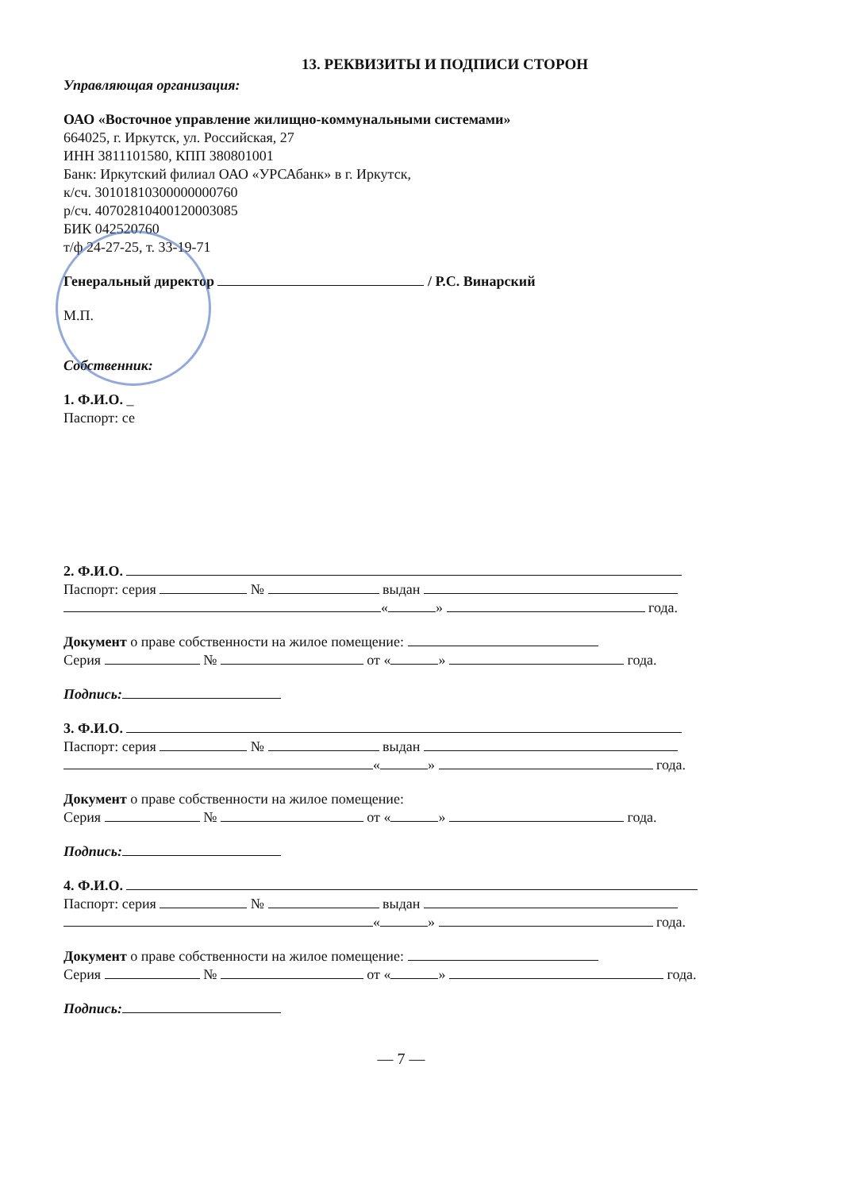13. РЕКВИЗИТЫ И ПОДПИСИ СТОРОН
Управляющая организация:
ОАО «Восточное управление жилищно-коммунальными системами»
664025, г. Иркутск, ул. Российская, 27
ИНН 3811101580, КПП 380801001
Банк: Иркутский филиал ОАО «УРСАбанк» в г. Иркутск,
к/сч. 30101810300000000760
р/сч. 40702810400120003085
БИК 042520760
т/ф 24-27-25, т. 33-19-71
Генеральный директор / Р.С. Винарский
М.П.
Собственник:
1. Ф.И.О. _
Паспорт: се
2. Ф.И.О.
Паспорт: серия № выдан
« » года.
Документ о праве собственности на жилое помещение:
Серия № от « » года.
Подпись:
3. Ф.И.О.
Паспорт: серия № выдан
« » года.
Документ о праве собственности на жилое помещение:
Серия № от « » года.
Подпись:
4. Ф.И.О.
Паспорт: серия № выдан
« » года.
Документ о праве собственности на жилое помещение:
Серия № от « » года.
Подпись:
— 7 —